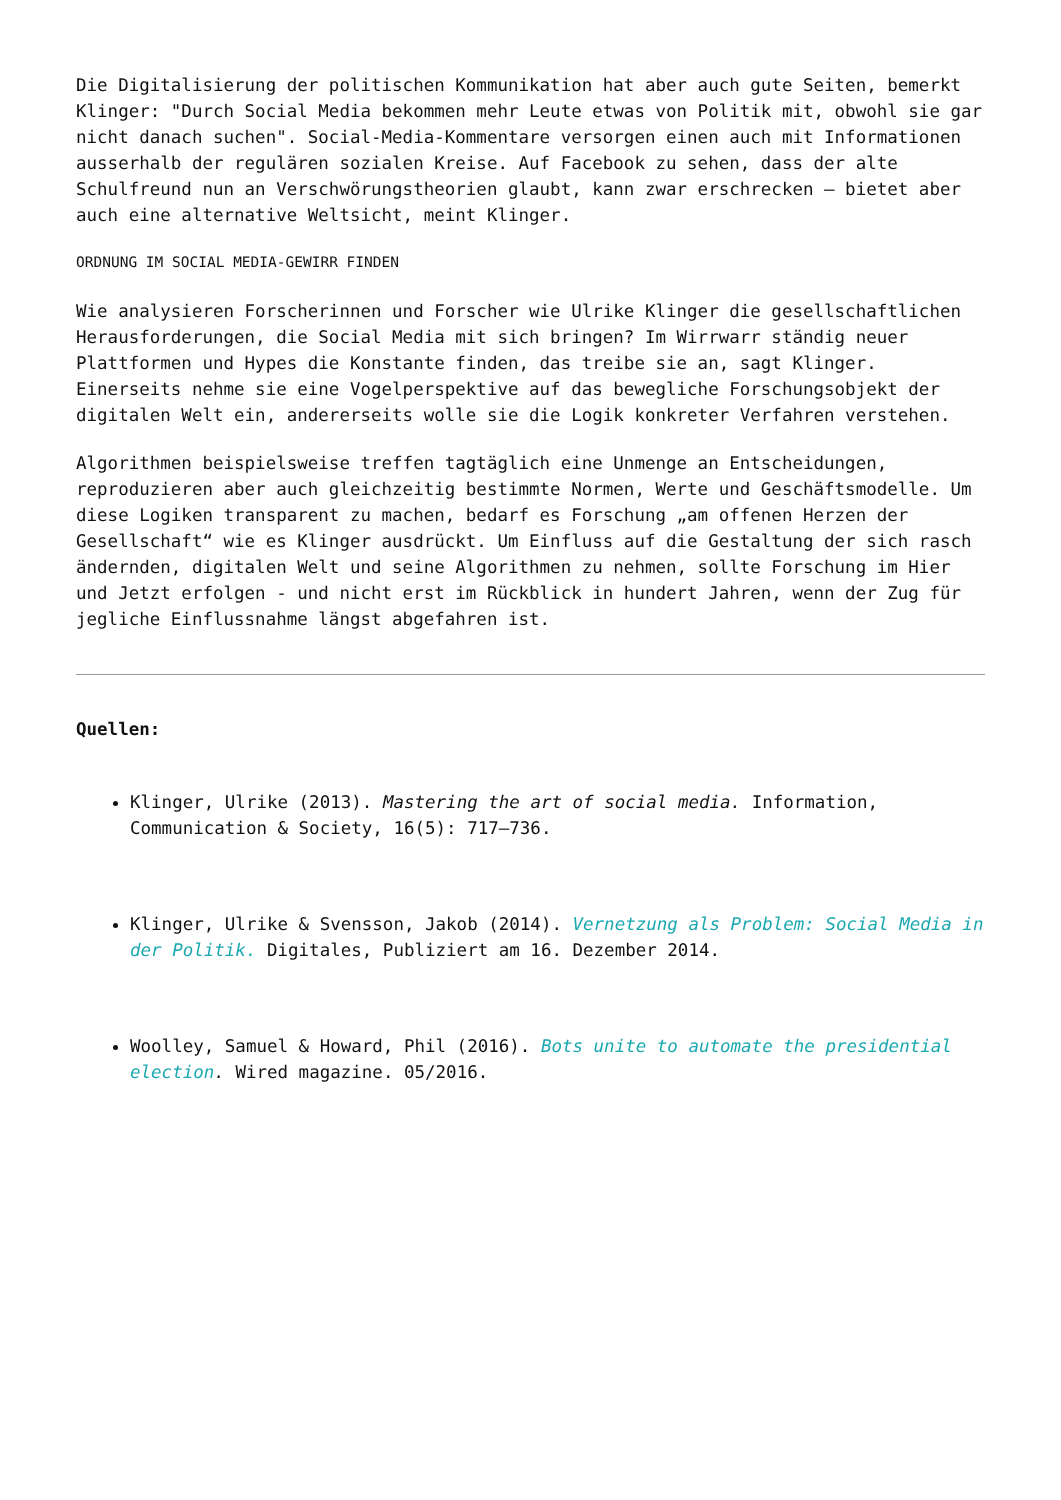Die Digitalisierung der politischen Kommunikation hat aber auch gute Seiten, bemerkt Klinger: "Durch Social Media bekommen mehr Leute etwas von Politik mit, obwohl sie gar nicht danach suchen". Social-Media-Kommentare versorgen einen auch mit Informationen ausserhalb der regulären sozialen Kreise. Auf Facebook zu sehen, dass der alte Schulfreund nun an Verschwörungstheorien glaubt, kann zwar erschrecken – bietet aber auch eine alternative Weltsicht, meint Klinger.
ORDNUNG IM SOCIAL MEDIA-GEWIRR FINDEN
Wie analysieren Forscherinnen und Forscher wie Ulrike Klinger die gesellschaftlichen Herausforderungen, die Social Media mit sich bringen? Im Wirrwarr ständig neuer Plattformen und Hypes die Konstante finden, das treibe sie an, sagt Klinger. Einerseits nehme sie eine Vogelperspektive auf das bewegliche Forschungsobjekt der digitalen Welt ein, andererseits wolle sie die Logik konkreter Verfahren verstehen.
Algorithmen beispielsweise treffen tagtäglich eine Unmenge an Entscheidungen, reproduzieren aber auch gleichzeitig bestimmte Normen, Werte und Geschäftsmodelle. Um diese Logiken transparent zu machen, bedarf es Forschung „am offenen Herzen der Gesellschaft“ wie es Klinger ausdrückt. Um Einfluss auf die Gestaltung der sich rasch ändernden, digitalen Welt und seine Algorithmen zu nehmen, sollte Forschung im Hier und Jetzt erfolgen - und nicht erst im Rückblick in hundert Jahren, wenn der Zug für jegliche Einflussnahme längst abgefahren ist.
Quellen:
Klinger, Ulrike (2013). Mastering the art of social media. Information, Communication & Society, 16(5): 717–736.
Klinger, Ulrike & Svensson, Jakob (2014). Vernetzung als Problem: Social Media in der Politik. Digitales, Publiziert am 16. Dezember 2014.
Woolley, Samuel & Howard, Phil (2016). Bots unite to automate the presidential election. Wired magazine. 05/2016.